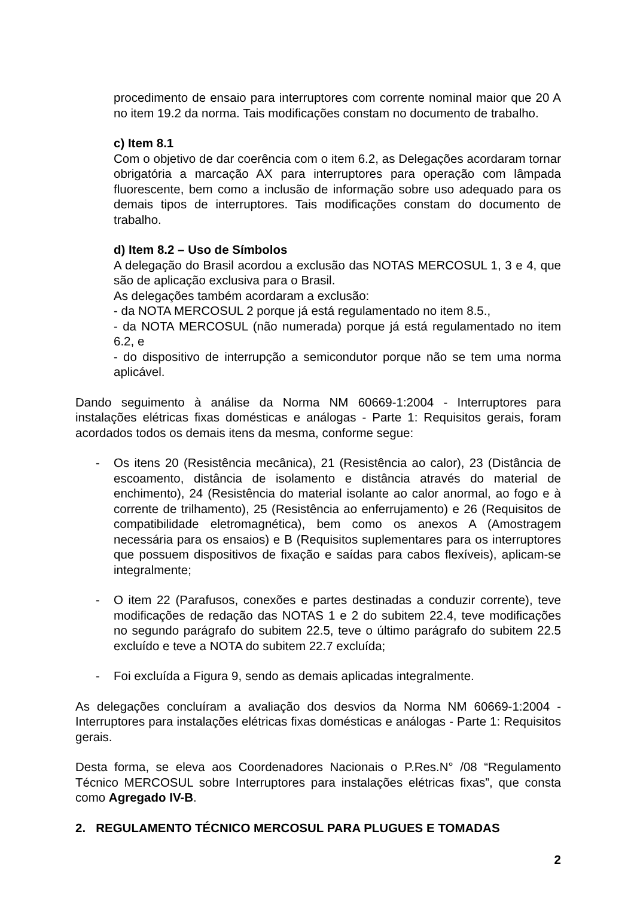procedimento de ensaio para interruptores com corrente nominal maior que 20 A no item 19.2 da norma. Tais modificações constam no documento de trabalho.
c) Item 8.1
Com o objetivo de dar coerência com o item 6.2, as Delegações acordaram tornar obrigatória a marcação AX para interruptores para operação com lâmpada fluorescente, bem como a inclusão de informação sobre uso adequado para os demais tipos de interruptores. Tais modificações constam do documento de trabalho.
d) Item 8.2 – Uso de Símbolos
A delegação do Brasil acordou a exclusão das NOTAS MERCOSUL 1, 3 e 4, que são de aplicação exclusiva para o Brasil.
As delegações também acordaram a exclusão:
- da NOTA MERCOSUL 2 porque já está regulamentado no item 8.5.,
- da NOTA MERCOSUL (não numerada) porque já está regulamentado no item 6.2, e
- do dispositivo de interrupção a semicondutor porque não se tem uma norma aplicável.
Dando seguimento à análise da Norma NM 60669-1:2004 - Interruptores para instalações elétricas fixas domésticas e análogas - Parte 1: Requisitos gerais, foram acordados todos os demais itens da mesma, conforme segue:
- Os itens 20 (Resistência mecânica), 21 (Resistência ao calor), 23 (Distância de escoamento, distância de isolamento e distância através do material de enchimento), 24 (Resistência do material isolante ao calor anormal, ao fogo e à corrente de trilhamento), 25 (Resistência ao enferrujamento) e 26 (Requisitos de compatibilidade eletromagnética), bem como os anexos A (Amostragem necessária para os ensaios) e B (Requisitos suplementares para os interruptores que possuem dispositivos de fixação e saídas para cabos flexíveis), aplicam-se integralmente;
- O item 22 (Parafusos, conexões e partes destinadas a conduzir corrente), teve modificações de redação das NOTAS 1 e 2 do subitem 22.4, teve modificações no segundo parágrafo do subitem 22.5, teve o último parágrafo do subitem 22.5 excluído e teve a NOTA do subitem 22.7 excluída;
- Foi excluída a Figura 9, sendo as demais aplicadas integralmente.
As delegações concluíram a avaliação dos desvios da Norma NM 60669-1:2004 - Interruptores para instalações elétricas fixas domésticas e análogas - Parte 1: Requisitos gerais.
Desta forma, se eleva aos Coordenadores Nacionais o P.Res.N° /08 “Regulamento Técnico MERCOSUL sobre Interruptores para instalações elétricas fixas”, que consta como Agregado IV-B.
2. REGULAMENTO TÉCNICO MERCOSUL PARA PLUGUES E TOMADAS
2